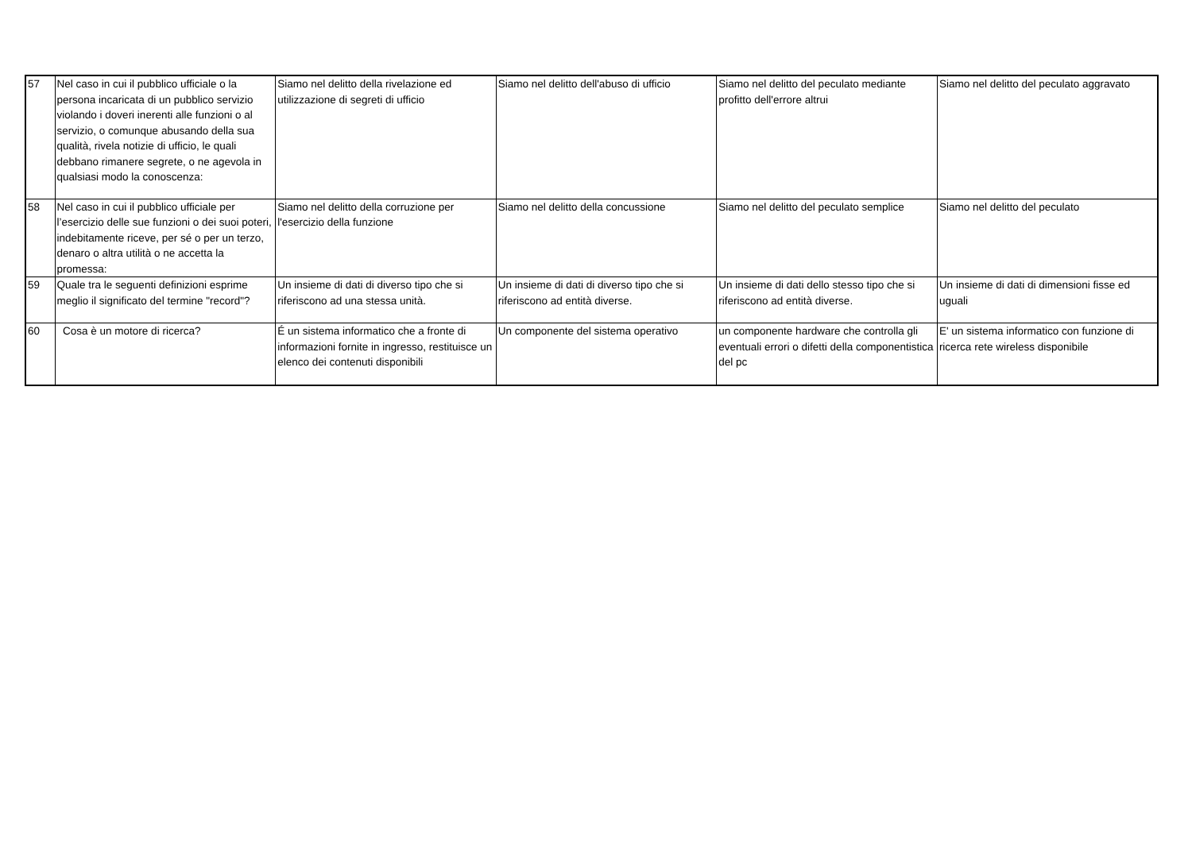| 57 | Nel caso in cui il pubblico ufficiale o la persona incaricata di un pubblico servizio violando i doveri inerenti alle funzioni o al servizio, o comunque abusando della sua qualità, rivela notizie di ufficio, le quali debbano rimanere segrete, o ne agevola in qualsiasi modo la conoscenza: | Siamo nel delitto della rivelazione ed utilizzazione di segreti di ufficio | Siamo nel delitto dell'abuso di ufficio | Siamo nel delitto del peculato mediante profitto dell'errore altrui | Siamo nel delitto del peculato aggravato |
| 58 | Nel caso in cui il pubblico ufficiale per l’esercizio delle sue funzioni o dei suoi poteri, indebitamente riceve, per sé o per un terzo, denaro o altra utilità o ne accetta la promessa: | Siamo nel delitto della corruzione per l'esercizio della funzione | Siamo nel delitto della concussione | Siamo nel delitto del peculato semplice | Siamo nel delitto del peculato |
| 59 | Quale tra le seguenti definizioni esprime meglio il significato del termine "record"? | Un insieme di dati di diverso tipo che si riferiscono ad una stessa unità. | Un insieme di dati di diverso tipo che si riferiscono ad entità diverse. | Un insieme di dati dello stesso tipo che si riferiscono ad entità diverse. | Un insieme di dati di dimensioni fisse ed uguali |
| 60 | Cosa è un motore di ricerca? | É un sistema informatico che a fronte di informazioni fornite in ingresso, restituisce un elenco dei contenuti disponibili | Un componente del sistema operativo | un componente hardware che controlla gli eventuali errori o difetti della componentistica del pc | E' un sistema informatico con funzione di ricerca rete wireless disponibile |